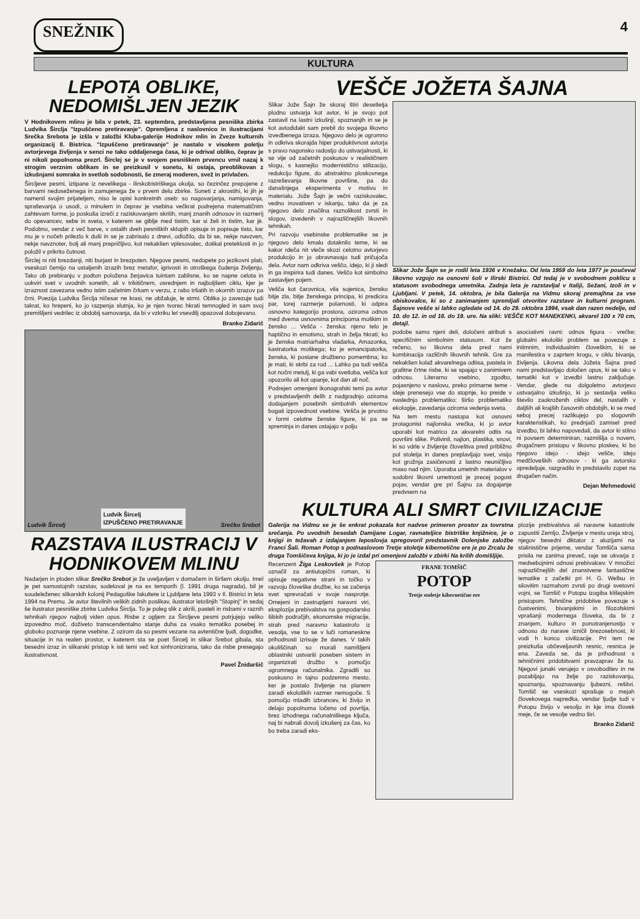SNEŽNIK
4
KULTURA
LEPOTA OBLIKE, NEDOMIŠLJEN JEZIK
V Hodnikovem mlinu je bila v petek, 23. septembra, predstavljena pesniška zbirka Ludvika Širclja "Izpuščeno pretiravanje". Opremljena z naslovnico in ilustracijami Srečka Srebota je izšla v založbi Kluba-galerije Hodnikov mlin in Zveze kulturnih organizacij Il. Bistrica. "Izpuščeno pretiravanje" je nastalo v visokem poletju avtorjevega življenja v senci ne tako oddaljenega časa, ki je odrival obliko, čeprav je ni nikoli popolnoma prezrl. Širclej se je v svojem pesniškem prvencu vrnil nazaj k strogim verznim oblikam in se preizkusil v sonetu, ki ostaja, preoblikovan z izkušnjami somraka in svetlob sodobnosti, še zmeraj moderen, svež in privlačen.
Šircljeve pesmi, iztipane iz nevelikega - ilirskobistriškega okolja, so čezinčez prepojene z barvami nedoseženega in zamujenega že v prvem delu zbirke. Soneti z akrostihi, ki jih je namenil svojim prijateljem, niso le opisi konkretnih oseb: so nagovarjanja, namigovanja, spraševanja o usodi, o minulem in čeprav je vsebina večkrat podrejena matematičnim zahtevam forme, jo poskuša izreči z raziskovanjem skritih, manj znanih odnosov in razmerij do opevancev, sebe in sveta, v katerem se giblje med tistim, kar si želi in tistim, kar jè. Podobno, vendar z več barve, v ostalih dveh pesniških sklopih opisuje in popisuje tisto, kar mu je v nočeh prilezlo k duši in se je zabrisalo z dnevi, odložilo, da bi se, nekje navzven, nekje navznoter, bolj ali manj prepričljivo, kot nekakšen vplesovalec, dotikal preteklosti in jo položil v prikrito čutnost.
Širclej ni niti brezdanji, niti burjast in brezpoten. Njegove pesmi, nedopete po jezikovni plati, vseskozi čemijo na ustaljenih izrazih brez metafor, igrivosti in otroškega čudenja življenju. Tako ob prebiranju v podton položena žerjavica tuintam zablisne, ko se napne celota in uokviri svet v uvodnih sonetih, ali v trikitičnem, osrednjem in najboljšem ciklu, kjer je izraznost zavezana vedno istim začetnim črkam v verzu, z rabo tršatih in okornih izrazov pa črni. Poezija Ludvika Širclja ničesar ne krasi, ne obžaluje, le strmi. Oblika jo zavezuje tudi takrat, ko hrepeni, ko jo razpenja slutnja, ko je njen tvorec hkrati temnogled in sam svoj premišljeni vedrilec iz obdobij samovanja, da bi v vzkriku let vsevdilj opazoval dobojevano.
Branko Zidarič
Ludvik Šircelj Ludvik Šircelj
IZPUŠČENO PRETIRAVANJE Srečko Srebot
RAZSTAVA ILUSTRACIJ V HODNIKOVEM MLINU
Nadarjen in ploden slikar Srečko Srebot je že uveljavljen v domačem in širšem okolju. Imel je pet samostojnih razstav, sodeloval je na ex temporih (l. 1991 druga nagrada), bil je soudeleženec slikarskih kolonij Pedagoške fakultete iz Ljubljane leta 1993 v Il. Bistrici in leta 1994 na Premu. Je avtor številnih velikih zidnih poslikav, ilustrator letošnjih "Stopinj" in sedaj še ilustrator pesniške zbirke Ludvika Širclja. To je poleg slik z akrili, pasteli in risbami v raznih tehnikah njegov najbolj viden opus. Risbe z ogljem za Šircljeve pesmi potrjujejo veliko izpovedno moč, doživeto transcendentalno stanje duha za vsako tematiko posebej in globoko poznanje njene vsebine. Z ozirom da so pesmi vezane na avtentične ljudi, dogodke, situacije in na realen prostor, v katerem sta se poet Šircelj in slikar Srebot gibala, sta besedni izraz in slikarski pristop k isti temi več kot sinhronizirana, tako da risbe presegajo ilustrativnost.
Pavel Žnidaršič
VEŠČE JOŽETA ŠAJNA
Slikar Jože Šajn že skoraj štiri desetletja plodno ustvarja kot avtor, ki je svojo pot zastavil na lastni izkušnji, spoznanjih in se je kot avtodidakt sam prebil do svojega likovno izvedbenega izraza. Njegovo delo je ogromno in odkriva skorajda hiper produktivnost avtorja s pravo nagonsko radostjo do ustvarjalnosti, ki se vije od začetnih poskusov v realističnem slogu, s kasnejšo modernistično stilizacijo, redukcijo figure, do abstraktno ploskovnega razreševanja likovne površine, pa do današnjega eksperimenta v motivu in materialu. Jože Šajn je večni raziskovalec, vedno inovativen v iskanju, tako da je za njegovo delo značilna raznolikost zvrsti in slogov, izvedenih v najrazličnejših likovnih tehnikah.
Pri razvoju vsebinske problematike se je njegovo delo kmalu dotaknilo teme, ki se kakor rdeča nit vleče skozi celotno avtorjevo produkcijo in jo obravnavajo tudi pričujoča dela. Avtor nam odkriva veščo, idejo, ki ji sledi in ga inspirira tudi danes. Veščo kot simbolno zastavljen pojem.
Vešča kot čarovnica, vila sojenica, žensko bitje zla, bitje ženskega principa, ki predicira par, torej razmerje polarnosti, ki odpira osnovno kategorijo prostora, oziroma odnos med dvema osnovnima principoma moškim in žensko ... Vešča - ženska: njeno telo je haptično in emotivno, strah in želja hkrati; ko je ženska matriarhalna vladarka, Amazonka, kastratorka moškega; ko je emancipatorka, ženska, ki postane družbeno pomembna; ko je mati, ki skrbi za rod ... Lahko pa tudi vešča kot nočni metulj, ki ga vabi svetloba, vešča kot opozorilo ali kot upanje, kot dan ali noč.
Podrejen omenjeni ikonografski temi pa avtor v predstavljenih delih z nadgradnjo oziroma dodajanjem posebnih simbolnih elementov bogati izpovednost vsebine. Vešča je prvotno v formi celotne ženske figure, ki pa se spreminja in danes ostajajo v polju
Slikar Jože Šajn se je rodil leta 1936 v Knežaku. Od leta 1959 do leta 1977 je poučeval likovno vzgojo na osnovni šoli v Ilirski Bistrici. Od tedaj je v svobodnem poklicu s statusom svobodnega umetnika. Zadnja leta je razstavljal v Italiji, Sežani, Izoli in v Ljubljani. V petek, 14. oktobra, je bila Galerija na Vidmu skoraj premajhna za vse obiskovalce, ki so z zanimanjem spremljali otvoritev razstave in kulturni program. Šajnove vešče si lahko ogledate od 14. do 29. oktobra 1994, vsak dan razen nedelje, od 10. do 12. in od 16. do 19. ure. Na sliki: VEŠČE KOT MANEKENKI, akvarel 100 x 70 cm, detajl.
podobe samo njeni deli, določeni atributi s specifičnim simbolnim statusom. Kot že rečeno, so likovna dela pred nami kombinacija različnih likovnih tehnik. Gre za nekakšen kolaž akvarelnega odtisa, pastela in grafitne črtne risbe, ki se spajajo v zanimivem odnosu. Literarno vsebino, zgodbo, pojasnjeno v naslovu, preko primarne teme - ideje prenesejo vse do stopnje, ko preide v naslednjo problematiko: širšo problematiko ekologije, zavedanja oziroma vedenja sveta.
Na tem mestu nastopa kot osnovni protagonist najlonska vrečka, ki jo avtor uporabi kot matrico za akvarelni odtis na površini slike. Polivinil, najlon, plastika, snovi, ki so vdrle v življenje človeštva pred približno pol stoletja in danes preplavljajo svet, visijo kot grožnja zasičenosti z lastno neuničljivo maso nad njim. Uporaba umetnih materialov v sodobni likovni umetnosti je precej pogost pojav, vendar gre pri Šajnu za dogajanje predvsem na
asociativni ravni: odnos figura - vrečke; globalni ekološki problem se povezuje z intimnim, individualnim človeškim, ki se manifestira v zaprtem krogu, v ciklu bivanja, življenja. Likovna dela Jožeta Šajna pred nami predstavljajo določen opus, ki se tako v tematiki kot v izvedbi lastno zaključuje. Vendar, glede na dolgoletno avtorjevo ustvarjalno izkušnjo, ki jo sestavlja veliko število zaokroženih ciklov del, nastalih v daljših ali krajših časovnih obdobjih, ki se med seboj precej razlikujejo po slogovnih karakteristikah, ko prednjači zamisel pred izvedbo, bi lahko napovedali, da avtor ki stilno ni povsem determiniran, razmišlja o novem, drugačnem pristopu v likovno ploskev, ki bo njegovo idejo - idejo vešče, idejo medčloveških odnosov - ki ga avtorsko opredeljuje, razgradilo in predstavilo zopet na drugačen način.
Dejan Mehmedović
KULTURA ALI SMRT CIVILIZACIJE
Galerija na Vidmu se je še enkrat pokazala kot nadvse primeren prostor za tovrstna srečanja. Po uvodnih besedah Damijane Logar, ravnateljice bistriške knjižnice, je o knjigi in težavah z izdajanjem leposlovja spregovoril predstavnik Dolenjske založbe Franci Šali. Roman Potop s podnaslovom Tretje stoletje kibernetične ere je po Zrcalu že druga Tomšičeva knjiga, ki jo je izdal pri omenjeni založbi v zbirki Na krilih domišljije.
Recenzent Žiga Leskovšek je Potop označil za antiutopični roman, ki opisuje negativne strani in točko v razvoju človeške družbe, ko se začenja svet sprevračati v svoje nasprotje. Omejeni in zastrupljeni naravni viri, eksplozija prebivalstva na gospodarsko šibkih področjih, ekonomske migracije, strah pred naravno katastrofo iz vesolja, vse to se v luči romaneskne prihodnosti izrisuje že danes. V takih okoliščinah so morali namišljeni oblastniki ustvariti poseben sistem in organizirati družbo s pomočjo ogromnega računalnika. Zgradili so poskusno in tajno podzemno mesto, ker je postalo življenje na planem zaradi ekoloških razmer nemogoče. S pomočjo mladih izbrancev, ki živijo in delajo popolnoma ločeno od površja, brez izhodnega računalniškega ključa, naj bi nabrali dovolj izkušenj za čas, ko bo treba zaradi eks-
FRANE TOMŠIČ
POTOP
Tretje stoletje kibernetične ere
plozije prebivalstva ali naravne katastrofe zapustiti Zemljo. Življenje v mestu ureja stroj, njegov besedni diktator z aluzijami na stalinistične prijeme, vendar Tomšiča sama prisila ne zanima preveč, raje se ukvarja z medsebojnimi odnosi prebivalcev. V množici najrazličnejših del znanstvene fantastične tematike z začetki pri H. G. Wellsu in silovitim razmahom zvrsti po drugi svetovni vojni, se Tomšič v Potopu izogiba klišejskim pristopom. Tehnične pridobitve povezuje s čustvenimi, bivanjskimi in filozofskimi vprašanji modernega človeka, da bi z znanjem, kulturo in ponotranjenostjo v odnosu do narave izničil brezosebnost, ki vodi h koncu civilizacije. Pri tem ne preizkuša občeveljavnih resnic, resnica je ena. Zaveda se, da je prihodnost s tehničnimi pridobitvami pravzaprav že tu. Njegovi junaki verujejo v osvoboditev in ne pozabljajo na želje po raziskovanju, spoznanju, spoznavanju ljubezni, rešitvi. Tomšič se vseskozi sprašuje o mejah človekovega napredka, vendar ljudje tudi v Potopu živijo v vesolju in kje ima človek meje, če se vesolje vedno širi.
Branko Zidarič